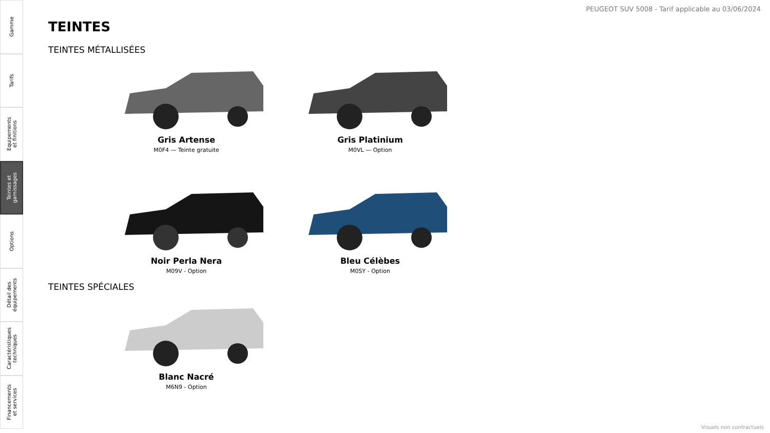Gamme
Tarifs
Equipements
et finitions
Teintes et
garnissages
Options
Détail des
équipements
Caractéristiques
techniques
Financements
et services
PEUGEOT SUV 5008 - Tarif applicable au 03/06/2024
TEINTES
TEINTES MÉTALLISÉES
Gris Artense
M0F4 — Teinte gratuite
Gris Platinium
M0VL — Option
Noir Perla Nera
M09V - Option
Bleu Célèbes
M0SY - Option
TEINTES SPÉCIALES
Blanc Nacré
M6N9 - Option
Visuels non contractuels